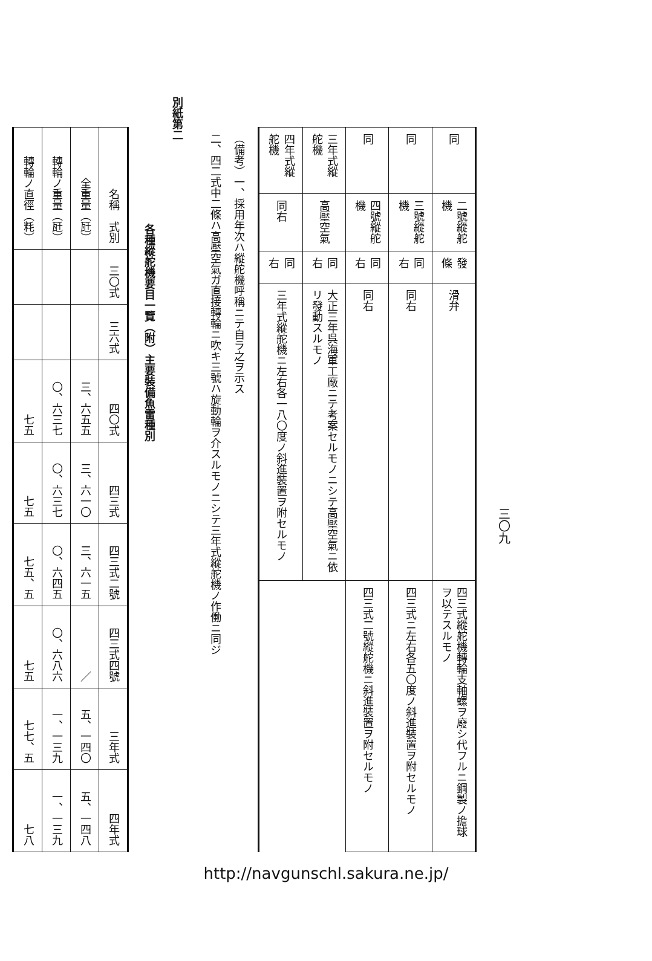三〇九
| 同 | 二號縱舵機 | 發條 | 滑弁 | 四三式縱舵機轉輪支軸螺ヲ廢シ代フルニ鋼製ノ擔球ヲ以テスルモノ |
| 同 | 三號縱舵機 | 同右 | 同右 | 四三式ニ左右各五〇度ノ斜進裝置ヲ附セルモノ |
| 同 | 四號縱舵機 | 同右 | 同右 | 四三式二號縱舵機ニ斜進裝置ヲ附セルモノ |
| 三年式縱舵機 | 高壓空氣 | 同右 | 大正三年呉海軍工廠ニテ考案セルモノニシテ高壓空氣ニ依リ發動スルモノ | |
| 四年式縱舵機 | 同右 | 同右 | 三年式縱舵機ニ左右各一八〇度ノ斜進裝置ヲ附セルモノ | |
（備考）一、採用年次ハ縱舵機呼稱ニテ自ラ之ヲ示ス
二、四二式中二條ハ高壓空氣ガ直接轉輪ニ吹キ三號ハ旋動輪ヲ介スルモノニシテ三年式縱舵機ノ作働ニ同ジ
別紙第二
各種縱舵機要目一覽（附）主要裝備魚雷種別
| 名稱 式別 | 三〇式 | 三六式 | 四〇式 | 四三式 | 四三式二號 | 四三式四號 | 三年式 | 四年式 |
| --- | --- | --- | --- | --- | --- | --- | --- | --- |
| 全重量（瓩） | | | 三、六五五 | 三、六一〇 | 三、六一五 | ／ | 五、一四〇 | 五、一四八 |
| 轉輪ノ重量（瓩） | | | 〇、六三七 | 〇、六三七 | 〇、六四五 | 〇、六八六 | 一、一三九 | 一、一三九 |
| 轉輪ノ直徑（粍） | | | 七五 | 七五 | 七五、五 | 七五 | 七七、五 | 七八 |
http://navgunschl.sakura.ne.jp/